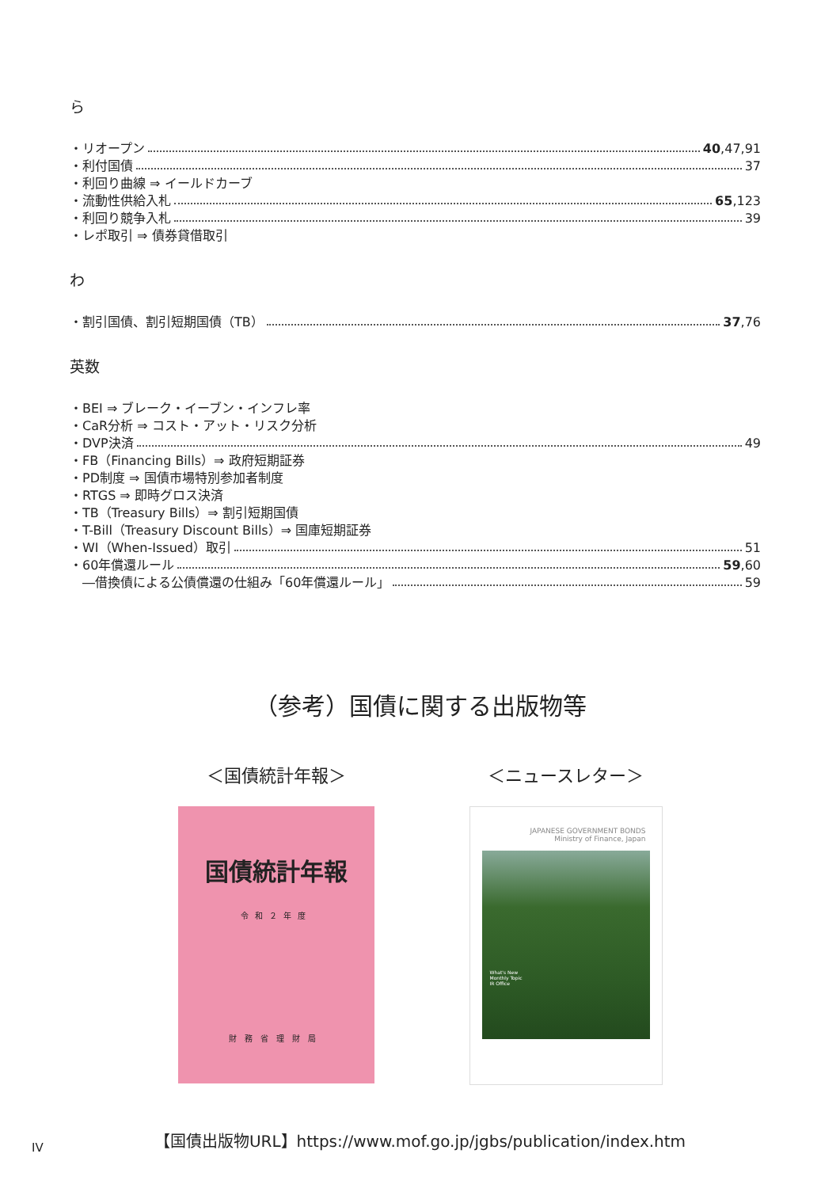ら
・リオープン 40,47,91
・利付国債 37
・利回り曲線 ⇒ イールドカーブ
・流動性供給入札 65,123
・利回り競争入札 39
・レポ取引 ⇒ 債券貸借取引
わ
・割引国債、割引短期国債（TB） 37,76
英数
・BEI ⇒ ブレーク・イーブン・インフレ率
・CaR分析 ⇒ コスト・アット・リスク分析
・DVP決済 49
・FB（Financing Bills）⇒ 政府短期証券
・PD制度 ⇒ 国債市場特別参加者制度
・RTGS ⇒ 即時グロス決済
・TB（Treasury Bills）⇒ 割引短期国債
・T-Bill（Treasury Discount Bills）⇒ 国庫短期証券
・WI（When-Issued）取引 51
・60年償還ルール 59,60
　―借換債による公債償還の仕組み「60年償還ルール」 59
（参考）国債に関する出版物等
＜国債統計年報＞
国債統計年報
令和２年度
財務省理財局
＜ニュースレター＞
JAPANESE GOVERNMENT BONDS
Ministry of Finance, Japan
What's New
Monthly Topic
IR Office
【国債出版物URL】https://www.mof.go.jp/jgbs/publication/index.htm
IV